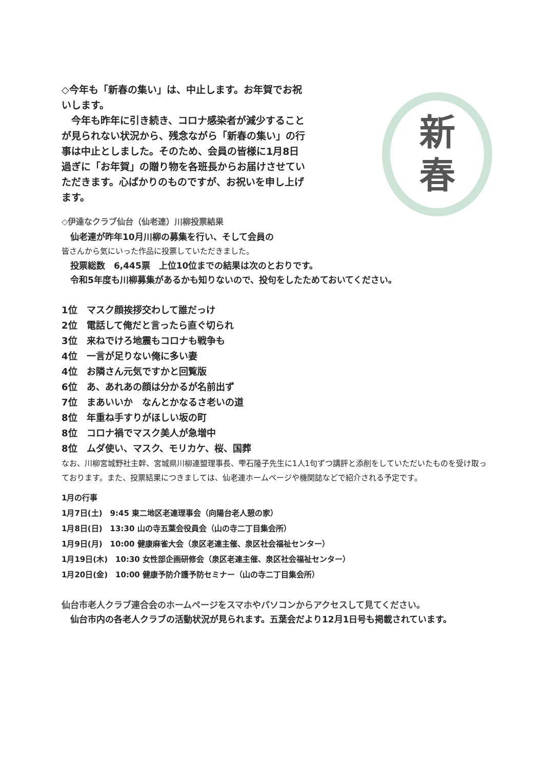◇今年も「新春の集い」は、中止します。お年賀でお祝いします。
　今年も昨年に引き続き、コロナ感染者が減少することが見られない状況から、残念ながら「新春の集い」の行事は中止としました。そのため、会員の皆様に1月8日過ぎに「お年賀」の贈り物を各班長からお届けさせていただきます。心ばかりのものですが、お祝いを申し上げます。
◇伊達なクラブ仙台（仙老連）川柳投票結果
　仙老連が昨年10月川柳の募集を行い、そして会員の
皆さんから気にいった作品に投票していただきました。
新
春
　投票総数　6,445票　上位10位までの結果は次のとおりです。
　令和5年度も川柳募集があるかも知りないので、投句をしたためておいてください。
1位　マスク顔挨拶交わして誰だっけ
2位　電話して俺だと言ったら直ぐ切られ
3位　来ねでけろ地震もコロナも戦争も
4位　一言が足りない俺に多い妻
4位　お隣さん元気ですかと回覧版
6位　あ、あれあの顔は分かるが名前出ず
7位　まあいいか　なんとかなるさ老いの道
8位　年重ね手すりがほしい坂の町
8位　コロナ禍でマスク美人が急増中
8位　ムダ使い、マスク、モリカケ、桜、国葬
なお、川柳宮城野社主幹、宮城県川柳連盟理事長、雫石隆子先生に1人1句ずつ講評と添削をしていただいたものを受け取っております。また、投票結果につきましては、仙老連ホームページや機関誌などで紹介される予定です。
1月の行事
1月7日(土)　9:45 東二地区老連理事会（向陽台老人憩の家）
1月8日(日)　13:30 山の寺五葉会役員会（山の寺二丁目集会所）
1月9日(月)　10:00 健康麻雀大会（泉区老連主催、泉区社会福祉センター）
1月19日(木)　10:30 女性部企画研修会（泉区老連主催、泉区社会福祉センター）
1月20日(金)　10:00 健康予防介護予防セミナー（山の寺二丁目集会所）
仙台市老人クラブ連合会のホームページをスマホやパソコンからアクセスして見てください。
　仙台市内の各老人クラブの活動状況が見られます。五葉会だより12月1日号も掲載されています。